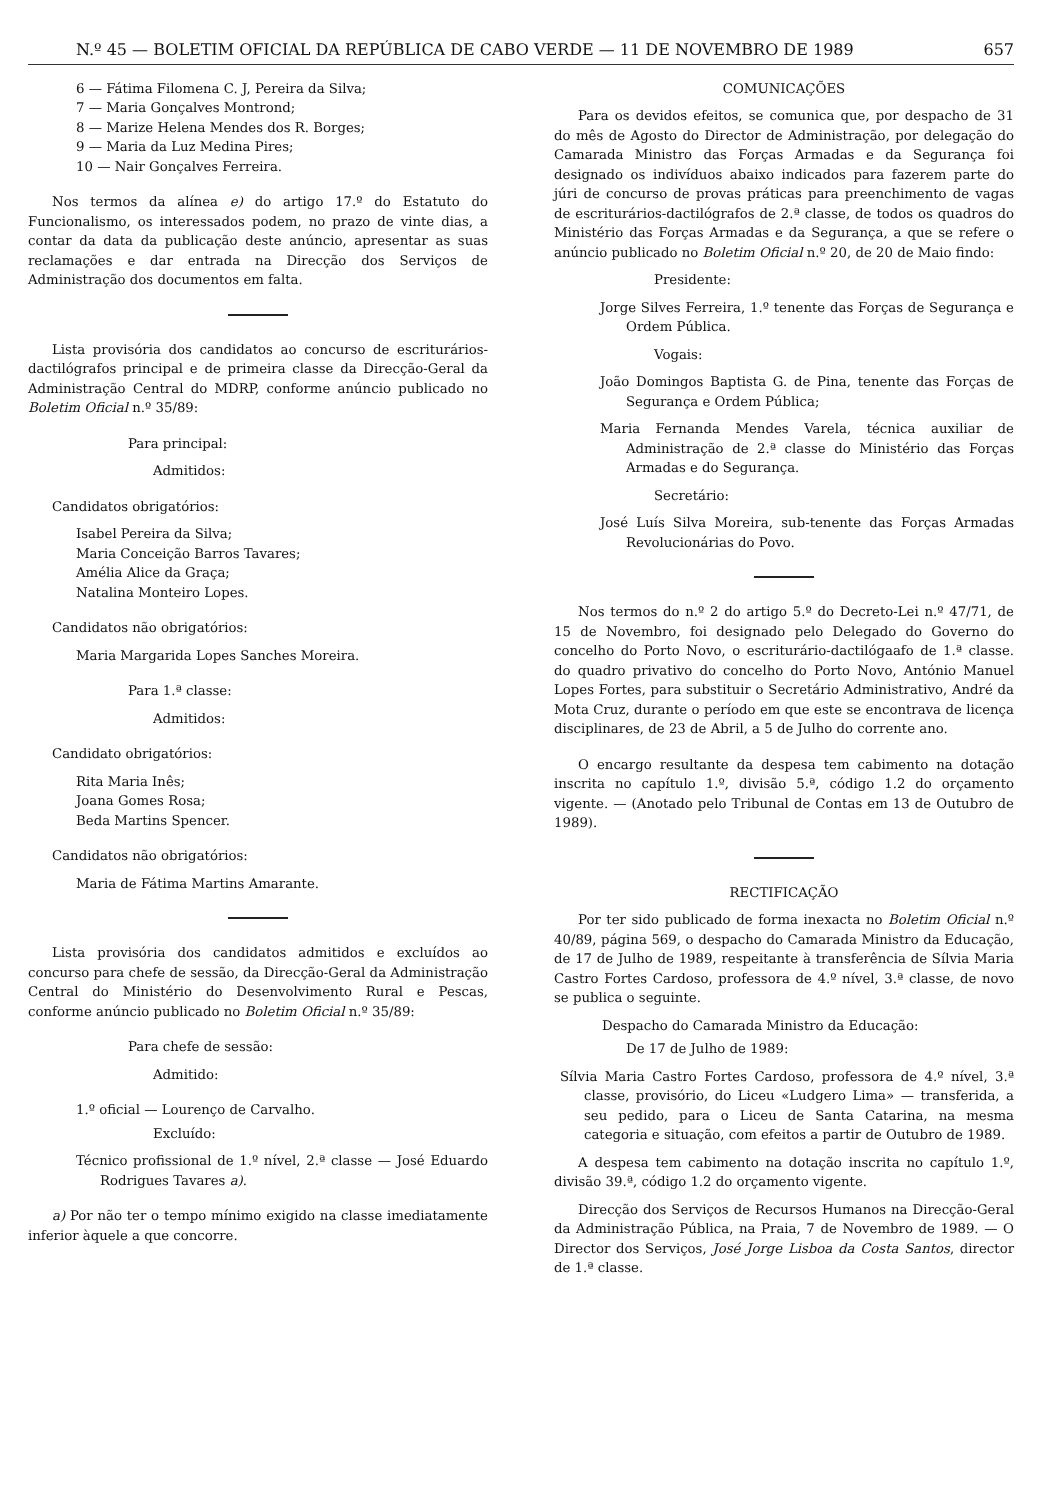N.º 45 — BOLETIM OFICIAL DA REPÚBLICA DE CABO VERDE — 11 DE NOVEMBRO DE 1989 657
6 — Fátima Filomena C. J, Pereira da Silva;
7 — Maria Gonçalves Montrond;
8 — Marize Helena Mendes dos R. Borges;
9 — Maria da Luz Medina Pires;
10 — Nair Gonçalves Ferreira.
Nos termos da alínea e) do artigo 17.º do Estatuto do Funcionalismo, os interessados podem, no prazo de vinte dias, a contar da data da publicação deste anúncio, apresentar as suas reclamações e dar entrada na Direcção dos Serviços de Administração dos documentos em falta.
Lista provisória dos candidatos ao concurso de escriturários-dactilógrafos principal e de primeira classe da Direcção-Geral da Administração Central do MDRP, conforme anúncio publicado no Boletim Oficial n.º 35/89:
Para principal:
Admitidos:
Candidatos obrigatórios:
Isabel Pereira da Silva;
Maria Conceição Barros Tavares;
Amélia Alice da Graça;
Natalina Monteiro Lopes.
Candidatos não obrigatórios:
Maria Margarida Lopes Sanches Moreira.
Para 1.ª classe:
Admitidos:
Candidato obrigatórios:
Rita Maria Inês;
Joana Gomes Rosa;
Beda Martins Spencer.
Candidatos não obrigatórios:
Maria de Fátima Martins Amarante.
Lista provisória dos candidatos admitidos e excluídos ao concurso para chefe de sessão, da Direcção-Geral da Administração Central do Ministério do Desenvolvimento Rural e Pescas, conforme anúncio publicado no Boletim Oficial n.º 35/89:
Para chefe de sessão:
Admitido:
1.º oficial — Lourenço de Carvalho.
Excluído:
Técnico profissional de 1.º nível, 2.ª classe — José Eduardo Rodrigues Tavares a).
a) Por não ter o tempo mínimo exigido na classe imediatamente inferior àquele a que concorre.
COMUNICAÇÕES
Para os devidos efeitos, se comunica que, por despacho de 31 do mês de Agosto do Director de Administração, por delegação do Camarada Ministro das Forças Armadas e da Segurança foi designado os indivíduos abaixo indicados para fazerem parte do júri de concurso de provas práticas para preenchimento de vagas de escriturários-dactilógrafos de 2.ª classe, de todos os quadros do Ministério das Forças Armadas e da Segurança, a que se refere o anúncio publicado no Boletim Oficial n.º 20, de 20 de Maio findo:
Presidente:
Jorge Silves Ferreira, 1.º tenente das Forças de Segurança e Ordem Pública.
Vogais:
João Domingos Baptista G. de Pina, tenente das Forças de Segurança e Ordem Pública;
Maria Fernanda Mendes Varela, técnica auxiliar de Administração de 2.ª classe do Ministério das Forças Armadas e do Segurança.
Secretário:
José Luís Silva Moreira, sub-tenente das Forças Armadas Revolucionárias do Povo.
Nos termos do n.º 2 do artigo 5.º do Decreto-Lei n.º 47/71, de 15 de Novembro, foi designado pelo Delegado do Governo do concelho do Porto Novo, o escriturário-dactilógaafo de 1.ª classe. do quadro privativo do concelho do Porto Novo, António Manuel Lopes Fortes, para substituir o Secretário Administrativo, André da Mota Cruz, durante o período em que este se encontrava de licença disciplinares, de 23 de Abril, a 5 de Julho do corrente ano.
O encargo resultante da despesa tem cabimento na dotação inscrita no capítulo 1.º, divisão 5.ª, código 1.2 do orçamento vigente. — (Anotado pelo Tribunal de Contas em 13 de Outubro de 1989).
RECTIFICAÇÃO
Por ter sido publicado de forma inexacta no Boletim Oficial n.º 40/89, página 569, o despacho do Camarada Ministro da Educação, de 17 de Julho de 1989, respeitante à transferência de Sílvia Maria Castro Fortes Cardoso, professora de 4.º nível, 3.ª classe, de novo se publica o seguinte.
Despacho do Camarada Ministro da Educação:
De 17 de Julho de 1989:
Sílvia Maria Castro Fortes Cardoso, professora de 4.º nível, 3.ª classe, provisório, do Liceu «Ludgero Lima» — transferida, a seu pedido, para o Liceu de Santa Catarina, na mesma categoria e situação, com efeitos a partir de Outubro de 1989.
A despesa tem cabimento na dotação inscrita no capítulo 1.º, divisão 39.ª, código 1.2 do orçamento vigente.
Direcção dos Serviços de Recursos Humanos na Direcção-Geral da Administração Pública, na Praia, 7 de Novembro de 1989. — O Director dos Serviços, José Jorge Lisboa da Costa Santos, director de 1.ª classe.